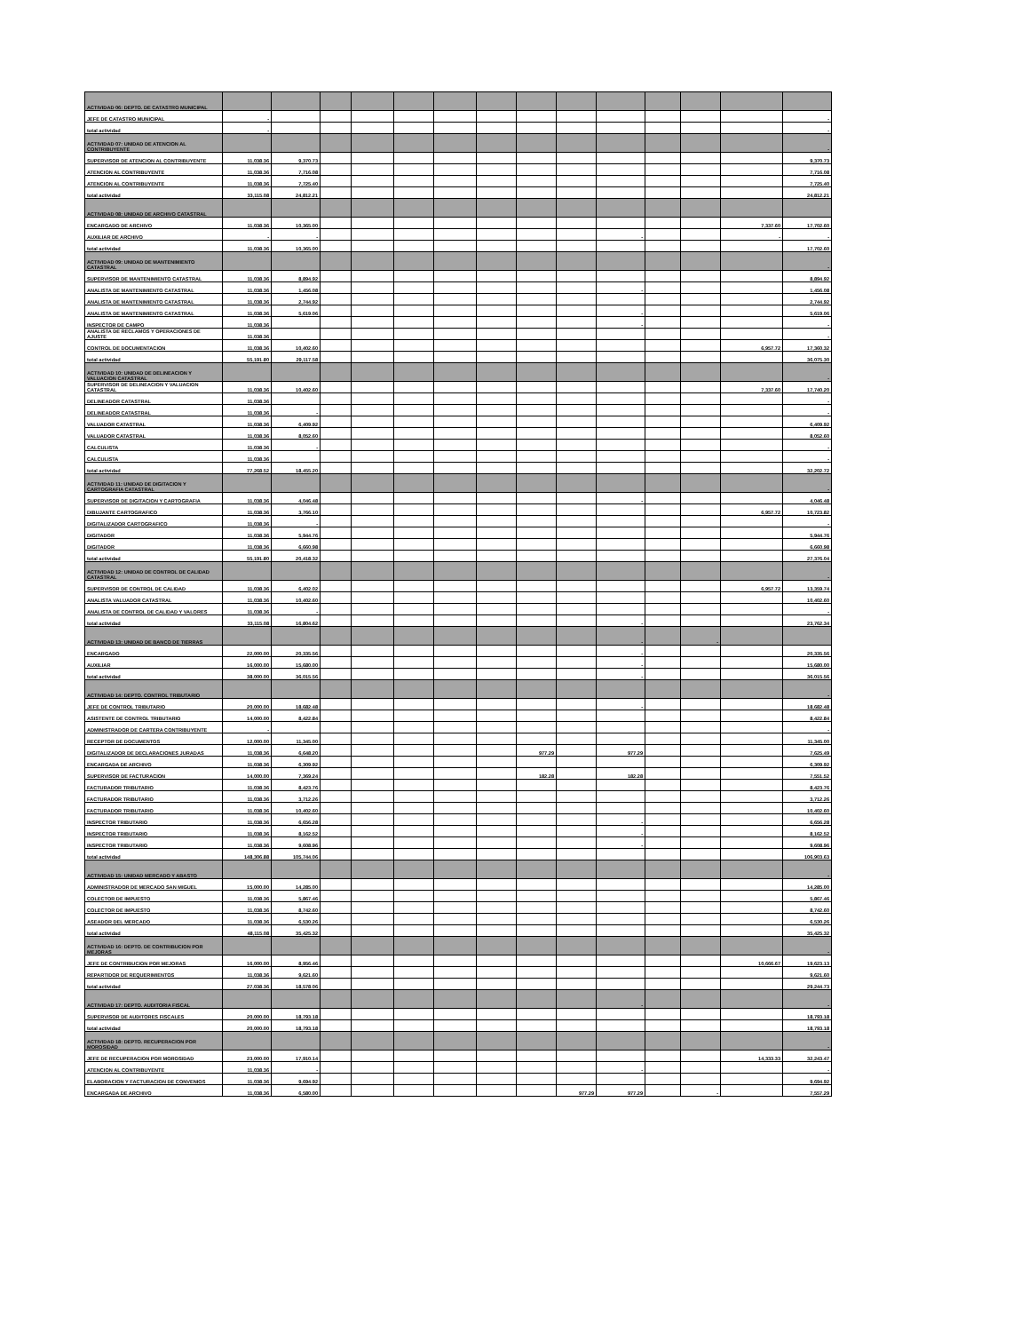| ACTIVIDAD 06: DEPTO. DE CATASTRO MUNICIPAL | | | | | | | | | | | | | | |
| JEFE DE CATASTRO MUNICIPAL | - | | | | | | | | | | | | | - |
| total actividad | - | | | | | | | | | | | | | - |
| ACTIVIDAD 07: UNIDAD DE ATENCION AL CONTRIBUYENTE | | | | | | | | | | | | | | - |
| SUPERVISOR DE ATENCION AL CONTRIBUYENTE | 11,038.36 | 9,370.73 | | | | | | | | | | | | 9,370.73 |
| ATENCION AL CONTRIBUYENTE | 11,038.36 | 7,716.08 | | | | | | | | | | | | 7,716.08 |
| ATENCION AL CONTRIBUYENTE | 11,038.36 | 7,725.40 | | | | | | | | | | | | 7,725.40 |
| total actividad | 33,115.08 | 24,812.21 | | | | | | | | | | | | 24,812.21 |
| ACTIVIDAD 08: UNIDAD DE ARCHIVO CATASTRAL | | | | | | | | | | | | | | |
| ENCARGADO DE ARCHIVO | 11,038.36 | 10,365.00 | | | | | | | | | | | 7,337.60 | 17,702.60 |
| AUXILIAR DE ARCHIVO | - | - | | | | | | | | - | | | - | - |
| total actividad | 11,038.36 | 10,365.00 | | | | | | | | | | | | 17,702.60 |
| ACTIVIDAD 09: UNIDAD DE MANTENIMIENTO CATASTRAL | | | | | | | | | | | | | | - |
| SUPERVISOR DE MANTENIMIENTO CATASTRAL | 11,038.36 | 8,894.92 | | | | | | | | | | | | 8,894.92 |
| ANALISTA DE MANTENIMIENTO CATASTRAL | 11,038.36 | 1,456.08 | | | | | | | | - | | | | 1,456.08 |
| ANALISTA DE MANTENIMIENTO CATASTRAL | 11,038.36 | 2,744.92 | | | | | | | | | | | | 2,744.92 |
| ANALISTA DE MANTENIMIENTO CATASTRAL | 11,038.36 | 5,619.06 | | | | | | | | - | | | | 5,619.06 |
| INSPECTOR DE CAMPO | 11,038.36 | | | | | | | | | - | | | | - |
| ANALISTA DE RECLAMOS Y OPERACIONES DE AJUSTE | 11,038.36 | | | | | | | | | | | | | - |
| CONTROL DE DOCUMENTACION | 11,038.36 | 10,402.60 | | | | | | | | | | | 6,957.72 | 17,360.32 |
| total actividad | 55,191.80 | 29,117.58 | | | | | | | | | | | | 36,075.30 |
| ACTIVIDAD 10: UNIDAD DE DELINEACION Y VALUACION CATASTRAL | | | | | | | | | | | | | | - |
| SUPERVISOR DE DELINEACION Y VALUACION CATASTRAL | 11,038.36 | 10,402.60 | | | | | | | | | | | 7,337.60 | 17,740.20 |
| DELINEADOR CATASTRAL | 11,038.36 | | | | | | | | | | | | | - |
| DELINEADOR CATASTRAL | 11,038.36 | - | | | | | | | | | | | | - |
| VALUADOR CATASTRAL | 11,038.36 | 6,409.92 | | | | | | | | | | | | 6,409.92 |
| VALUADOR CATASTRAL | 11,038.36 | 8,052.60 | | | | | | | | | | | | 8,052.60 |
| CALCULISTA | 11,038.36 | - | | | | | | | | | | | | - |
| CALCULISTA | 11,038.36 | | | | | | | | | | | | | - |
| total actividad | 77,268.52 | 18,455.20 | | | | | | | | | | | | 32,202.72 |
| ACTIVIDAD 11: UNIDAD DE DIGITACION Y CARTOGRAFIA CATASTRAL | | | | | | | | | | | | | | - |
| SUPERVISOR DE DIGITACION Y CARTOGRAFIA | 11,038.36 | 4,046.48 | | | | | | | | - | | | | 4,046.48 |
| DIBUJANTE CARTOGRAFICO | 11,038.36 | 3,766.10 | | | | | | | | | | | 6,957.72 | 10,723.82 |
| DIGITALIZADOR CARTOGRAFICO | 11,038.36 | - | | | | | | | | | | | | - |
| DIGITADOR | 11,038.36 | 5,944.76 | | | | | | | | | | | | 5,944.76 |
| DIGITADOR | 11,038.36 | 6,660.98 | | | | | | | | | | | | 6,660.98 |
| total actividad | 55,191.80 | 20,418.32 | | | | | | | | | | | | 27,376.04 |
| ACTIVIDAD 12: UNIDAD DE CONTROL DE CALIDAD CATASTRAL | | | | | | | | | | | | | | - |
| SUPERVISOR DE CONTROL DE CALIDAD | 11,038.36 | 6,402.02 | | | | | | | | | | | 6,957.72 | 13,359.74 |
| ANALISTA VALUADOR CATASTRAL | 11,038.36 | 10,402.60 | | | | | | | | | | | | 10,402.60 |
| ANALISTA DE CONTROL DE CALIDAD Y VALORES | 11,038.36 | - | | | | | | | | | | | | - |
| total actividad | 33,115.08 | 16,804.62 | | | | | | | | - | | | | 23,762.34 |
| ACTIVIDAD 13: UNIDAD DE BANCO DE TIERRAS | | | | | | | | | | - | | - | | |
| ENCARGADO | 22,000.00 | 20,335.56 | | | | | | | | - | | | | 20,335.56 |
| AUXILIAR | 16,000.00 | 15,680.00 | | | | | | | | - | | | | 15,680.00 |
| total actividad | 38,000.00 | 36,015.56 | | | | | | | | - | | | | 36,015.56 |
| ACTIVIDAD 14: DEPTO. CONTROL TRIBUTARIO | | | | | | | | | | | | | | - |
| JEFE DE CONTROL TRIBUTARIO | 20,000.00 | 18,682.48 | | | | | | | | - | | | | 18,682.48 |
| ASISTENTE DE CONTROL TRIBUTARIO | 14,000.00 | 8,422.84 | | | | | | | | | | | | 8,422.84 |
| ADMINISTRADOR DE CARTERA CONTRIBUYENTE | - | | | | | | | | | | | | | - |
| RECEPTOR DE DOCUMENTOS | 12,000.00 | 11,345.00 | | | | | | | | | | | | 11,345.00 |
| DIGITALIZADOR DE DECLARACIONES JURADAS | 11,038.36 | 6,648.20 | | | | | | 977.29 | | 977.29 | | | | 7,625.49 |
| ENCARGADA DE ARCHIVO | 11,038.36 | 6,309.92 | | | | | | | | | | | | 6,309.92 |
| SUPERVISOR DE FACTURACION | 14,000.00 | 7,369.24 | | | | | | 182.28 | | 182.28 | | | | 7,551.52 |
| FACTURADOR TRIBUTARIO | 11,038.36 | 8,423.76 | | | | | | | | | | | | 8,423.76 |
| FACTURADOR TRIBUTARIO | 11,038.36 | 3,712.26 | | | | | | | | | | | | 3,712.26 |
| FACTURADOR TRIBUTARIO | 11,038.36 | 10,402.60 | | | | | | | | | | | | 10,402.60 |
| INSPECTOR TRIBUTARIO | 11,038.36 | 6,656.28 | | | | | | | | - | | | | 6,656.28 |
| INSPECTOR TRIBUTARIO | 11,038.36 | 8,162.52 | | | | | | | | - | | | | 8,162.52 |
| INSPECTOR TRIBUTARIO | 11,038.36 | 9,608.96 | | | | | | | | - | | | | 9,608.96 |
| total actividad | 148,306.88 | 105,744.06 | | | | | | | | | | | | 106,903.63 |
| ACTIVIDAD 15: UNIDAD MERCADO Y ABASTO | | | | | | | | | | | | | | - |
| ADMINISTRADOR DE MERCADO SAN MIGUEL | 15,000.00 | 14,285.00 | | | | | | | | | | | | 14,285.00 |
| COLECTOR DE IMPUESTO | 11,038.36 | 5,867.46 | | | | | | | | | | | | 5,867.46 |
| COLECTOR DE IMPUESTO | 11,038.36 | 8,742.60 | | | | | | | | | | | | 8,742.60 |
| ASEADOR DEL MERCADO | 11,038.36 | 6,530.26 | | | | | | | | | | | | 6,530.26 |
| total actividad | 48,115.08 | 35,425.32 | | | | | | | | | | | | 35,425.32 |
| ACTIVIDAD 16: DEPTO. DE CONTRIBUCION POR MEJORAS | | | | | | | | | | | | | | - |
| JEFE DE CONTRIBUCION POR MEJORAS | 16,000.00 | 8,956.46 | | | | | | | | | | | 10,666.67 | 19,623.13 |
| REPARTIDOR DE REQUERIMIENTOS | 11,038.36 | 9,621.60 | | | | | | | | | | | | 9,621.60 |
| total actividad | 27,038.36 | 18,578.06 | | | | | | | | | | | | 29,244.73 |
| ACTIVIDAD 17: DEPTO. AUDITORIA FISCAL | | | | | | | | | | - | | | | - |
| SUPERVISOR DE AUDITORES FISCALES | 20,000.00 | 18,793.18 | | | | | | | | | | | | 18,793.18 |
| total actividad | 20,000.00 | 18,793.18 | | | | | | | | | | | | 18,793.18 |
| ACTIVIDAD 18: DEPTO. RECUPERACION POR MOROSIDAD | | | | | | | | | | | | | | - |
| JEFE DE RECUPERACION POR MOROSIDAD | 23,000.00 | 17,910.14 | | | | | | | | | | | 14,333.33 | 32,243.47 |
| ATENCION AL CONTRIBUYENTE | 11,038.36 | - | | | | | | | | - | | | | - |
| ELABORACION Y FACTURACION DE CONVENIOS | 11,038.36 | 9,694.92 | | | | | | | | | | | | 9,694.92 |
| ENCARGADA DE ARCHIVO | 11,038.36 | 6,580.00 | | | | | | | 977.29 | 977.29 | | - | | 7,557.29 |